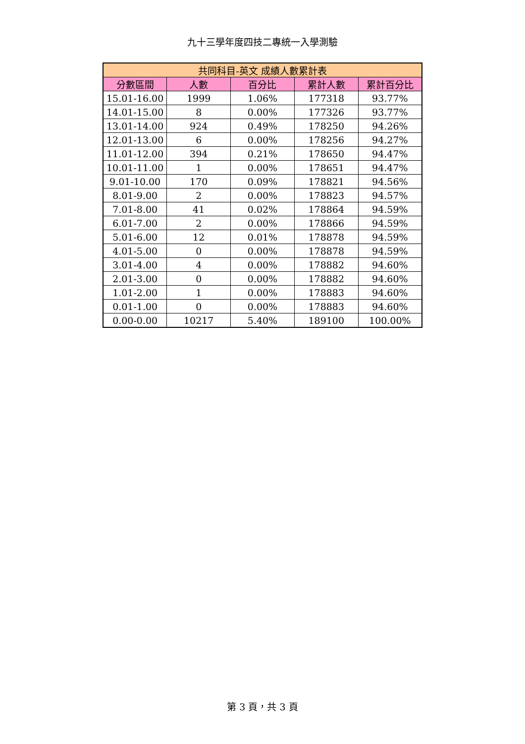九十三學年度四技二專統一入學測驗
| 共同科目-英文 成績人數累計表 | | | | |
| --- | --- | --- | --- | --- |
| 分數區間 | 人數 | 百分比 | 累計人數 | 累計百分比 |
| 15.01-16.00 | 1999 | 1.06% | 177318 | 93.77% |
| 14.01-15.00 | 8 | 0.00% | 177326 | 93.77% |
| 13.01-14.00 | 924 | 0.49% | 178250 | 94.26% |
| 12.01-13.00 | 6 | 0.00% | 178256 | 94.27% |
| 11.01-12.00 | 394 | 0.21% | 178650 | 94.47% |
| 10.01-11.00 | 1 | 0.00% | 178651 | 94.47% |
| 9.01-10.00 | 170 | 0.09% | 178821 | 94.56% |
| 8.01-9.00 | 2 | 0.00% | 178823 | 94.57% |
| 7.01-8.00 | 41 | 0.02% | 178864 | 94.59% |
| 6.01-7.00 | 2 | 0.00% | 178866 | 94.59% |
| 5.01-6.00 | 12 | 0.01% | 178878 | 94.59% |
| 4.01-5.00 | 0 | 0.00% | 178878 | 94.59% |
| 3.01-4.00 | 4 | 0.00% | 178882 | 94.60% |
| 2.01-3.00 | 0 | 0.00% | 178882 | 94.60% |
| 1.01-2.00 | 1 | 0.00% | 178883 | 94.60% |
| 0.01-1.00 | 0 | 0.00% | 178883 | 94.60% |
| 0.00-0.00 | 10217 | 5.40% | 189100 | 100.00% |
第 3 頁，共 3 頁